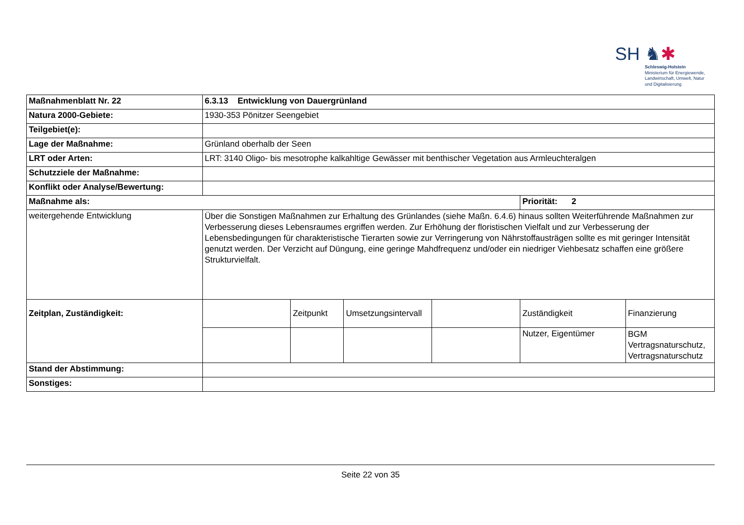SH ♞✱
Schleswig-Holstein
Ministerium für Energiewende,
Landwirtschaft, Umwelt, Natur
und Digitalisierung
| Maßnahmenblatt Nr. 22 | 6.3.13 Entwicklung von Dauergrünland | | | | | |
| Natura 2000-Gebiete: | 1930-353 Pönitzer Seengebiet | | | | | |
| Teilgebiet(e): | | | | | | |
| Lage der Maßnahme: | Grünland oberhalb der Seen | | | | | |
| LRT oder Arten: | LRT: 3140 Oligo- bis mesotrophe kalkahltige Gewässer mit benthischer Vegetation aus Armleuchteralgen | | | | | |
| Schutzziele der Maßnahme: | | | | | | |
| Konflikt oder Analyse/Bewertung: | | | | | | |
| Maßnahme als: | | | | | Priorität: 2 | |
| weitergehende Entwicklung | Über die Sonstigen Maßnahmen zur Erhaltung des Grünlandes (siehe Maßn. 6.4.6) hinaus sollten Weiterführende Maßnahmen zur Verbesserung dieses Lebensraumes ergriffen werden. Zur Erhöhung der floristischen Vielfalt und zur Verbesserung der Lebensbedingungen für charakteristische Tierarten sowie zur Verringerung von Nährstoffausträgen sollte es mit geringer Intensität genutzt werden. Der Verzicht auf Düngung, eine geringe Mahdfrequenz und/oder ein niedriger Viehbesatz schaffen eine größere Strukturvielfalt. | | | | | |
| Zeitplan, Zuständigkeit: | | Zeitpunkt | Umsetzungsintervall | | Zuständigkeit | Finanzierung |
| | | | | | Nutzer, Eigentümer | BGM Vertragsnaturschutz, Vertragsnaturschutz |
| Stand der Abstimmung: | | | | | | |
| Sonstiges: | | | | | | |
Seite 22 von 35